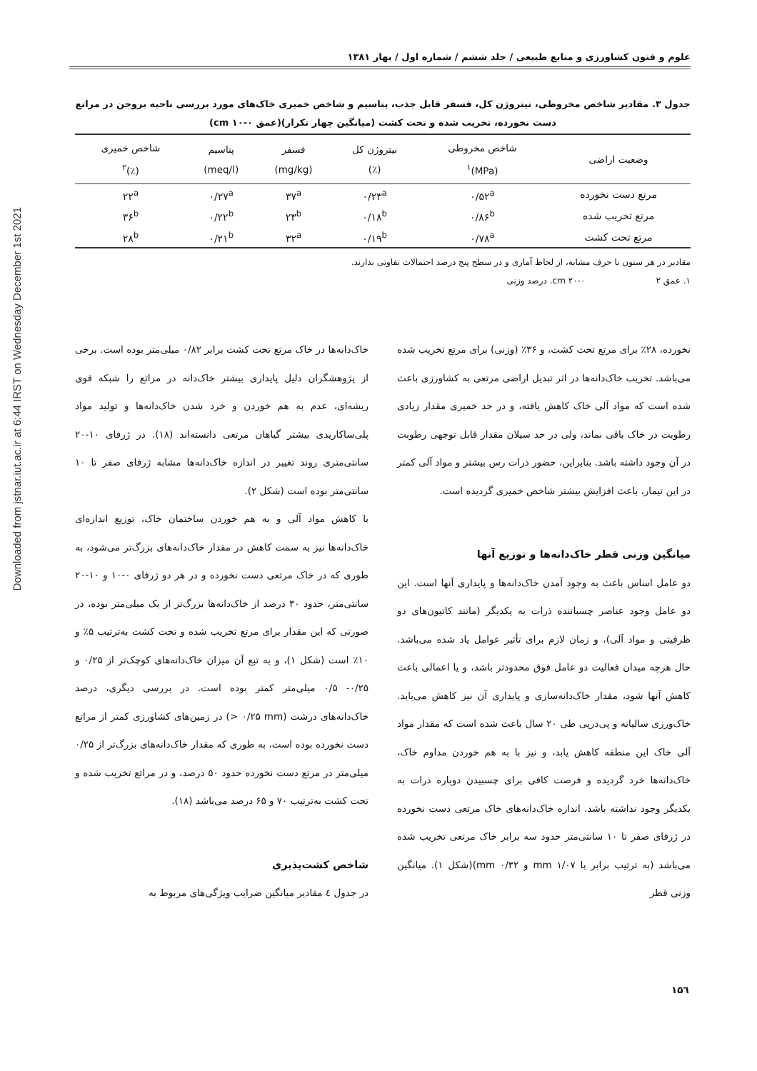Downloaded from jstnar.iut.ac.ir at 6:44 IRST on Wednesday December 1st 2021
علوم و فنون کشاورزی و منابع طبیعی / جلد ششم / شماره اول / بهار ۱۳۸۱
جدول ۳. مقادیر شاخص مخروطی، نیتروژن کل، فسفر قابل جذب، پتاسیم و شاخص خمیری خاک‌های مورد بررسی ناحیه بروجن در مراتع دست نخورده، تخریب شده و تحت کشت (میانگین چهار تکرار)(عمق cm ۱۰-۰)
| وضعیت اراضی | شاخص مخروطی (MPa)<sup>۱</sup> | نیتروژن کل (٪) | فسفر (mg/kg) | پتاسیم (meq/l) | شاخص خمیری (٪)<sup>۲</sup> |
| --- | --- | --- | --- | --- | --- |
| مرتع دست نخورده | ۰/۵۲<sup>a</sup> | ۰/۲۳<sup>a</sup> | ۳۷<sup>a</sup> | ۰/۲۷<sup>a</sup> | ۲۲<sup>a</sup> |
| مرتع تخریب شده | ۰/۸۶<sup>b</sup> | ۰/۱۸<sup>b</sup> | ۲۳<sup>b</sup> | ۰/۲۲<sup>b</sup> | ۳۶<sup>b</sup> |
| مرتع تحت کشت | ۰/۷۸<sup>a</sup> | ۰/۱۹<sup>b</sup> | ۳۲<sup>a</sup> | ۰/۲۱<sup>b</sup> | ۲۸<sup>b</sup> |
مقادیر در هر ستون با حرف مشابه، از لحاظ آماری و در سطح پنج درصد احتمالات تفاوتی ندارند.
۱. عمق cm ۲۰-۰ ۲. درصد وزنی
نخورده، ۲۸٪ برای مرتع تحت کشت، و ۳۶٪ (وزنی) برای مرتع تخریب شده می‌باشد. تخریب خاک‌دانه‌ها در اثر تبدیل اراضی مرتعی به کشاورزی باعث شده است که مواد آلی خاک کاهش یافته، و در حد خمیری مقدار زیادی رطوبت در خاک باقی نماند، ولی در حد سیلان مقدار قابل توجهی رطوبت در آن وجود داشته باشد. بنابراین، حضور ذرات رس بیشتر و مواد آلی کمتر در این تیمار، باعث افزایش بیشتر شاخص خمیری گردیده است.
میانگین وزنی قطر خاک‌دانه‌ها و توزیع آنها
دو عامل اساس باعث به وجود آمدن خاک‌دانه‌ها و پایداری آنها است. این دو عامل وجود عناصر چسباننده ذرات به یکدیگر (مانند کاتیون‌های دو ظرفیتی و مواد آلی)، و زمان لازم برای تأثیر عوامل یاد شده می‌باشد. حال هرچه میدان فعالیت دو عامل فوق محدودتر باشد، و یا اعمالی باعث کاهش آنها شود، مقدار خاک‌دانه‌سازی و پایداری آن نیز کاهش می‌یابد. خاک‌ورزی سالیانه و پی‌درپی طی ۲۰ سال باعث شده است که مقدار مواد آلی خاک این منطقه کاهش یابد، و نیز با به هم خوردن مداوم خاک، خاک‌دانه‌ها خرد گردیده و فرصت کافی برای چسبیدن دوباره ذرات به یکدیگر وجود نداشته باشد. اندازه خاک‌دانه‌های خاک مرتعی دست نخورده در ژرفای صفر تا ۱۰ سانتی‌متر حدود سه برابر خاک مرتعی تخریب شده می‌باشد (به ترتیب برابر با mm ۱/۰۷ و mm ۰/۳۲)(شکل ۱). میانگین وزنی قطر
خاک‌دانه‌ها در خاک مرتع تحت کشت برابر ۰/۸۲ میلی‌متر بوده است. برخی از پژوهشگران دلیل پایداری بیشتر خاک‌دانه در مراتع را شبکه قوی ریشه‌ای، عدم به هم خوردن و خرد شدن خاک‌دانه‌ها و تولید مواد پلی‌ساکاریدی بیشتر گیاهان مرتعی دانسته‌اند (۱۸). در ژرفای ۱۰-۲۰ سانتی‌متری روند تغییر در اندازه خاک‌دانه‌ها مشابه ژرفای صفر تا ۱۰ سانتی‌متر بوده است (شکل ۲).
با کاهش مواد آلی و به هم خوردن ساختمان خاک، توزیع اندازه‌ای خاک‌دانه‌ها نیز به سمت کاهش در مقدار خاک‌دانه‌های بزرگ‌تر می‌شود، به طوری که در خاک مرتعی دست نخورده و در هر دو ژرفای ۰-۱۰ و ۱۰-۲۰ سانتی‌متر، حدود ۳۰ درصد از خاک‌دانه‌ها بزرگ‌تر از یک میلی‌متر بوده، در صورتی که این مقدار برای مرتع تخریب شده و تحت کشت به‌ترتیب ۵٪ و ۱۰٪ است (شکل ۱)، و به تبع آن میزان خاک‌دانه‌های کوچک‌تر از ۰/۲۵ و ۰/۲۵- ۰/۵ میلی‌متر کمتر بوده است. در بررسی دیگری، درصد خاک‌دانه‌های درشت (‎> ۰/۲۵ mm) در زمین‌های کشاورزی کمتر از مراتع دست نخورده بوده است، به طوری که مقدار خاک‌دانه‌های بزرگ‌تر از ۰/۲۵ میلی‌متر در مرتع دست نخورده حدود ۵۰ درصد، و در مراتع تخریب شده و تحت کشت به‌ترتیب ۷۰ و ۶۵ درصد می‌باشد (۱۸).
شاخص کشت‌پذیری
در جدول ٤ مقادیر میانگین ضرایب ویژگی‌های مربوط به
۱۵٦